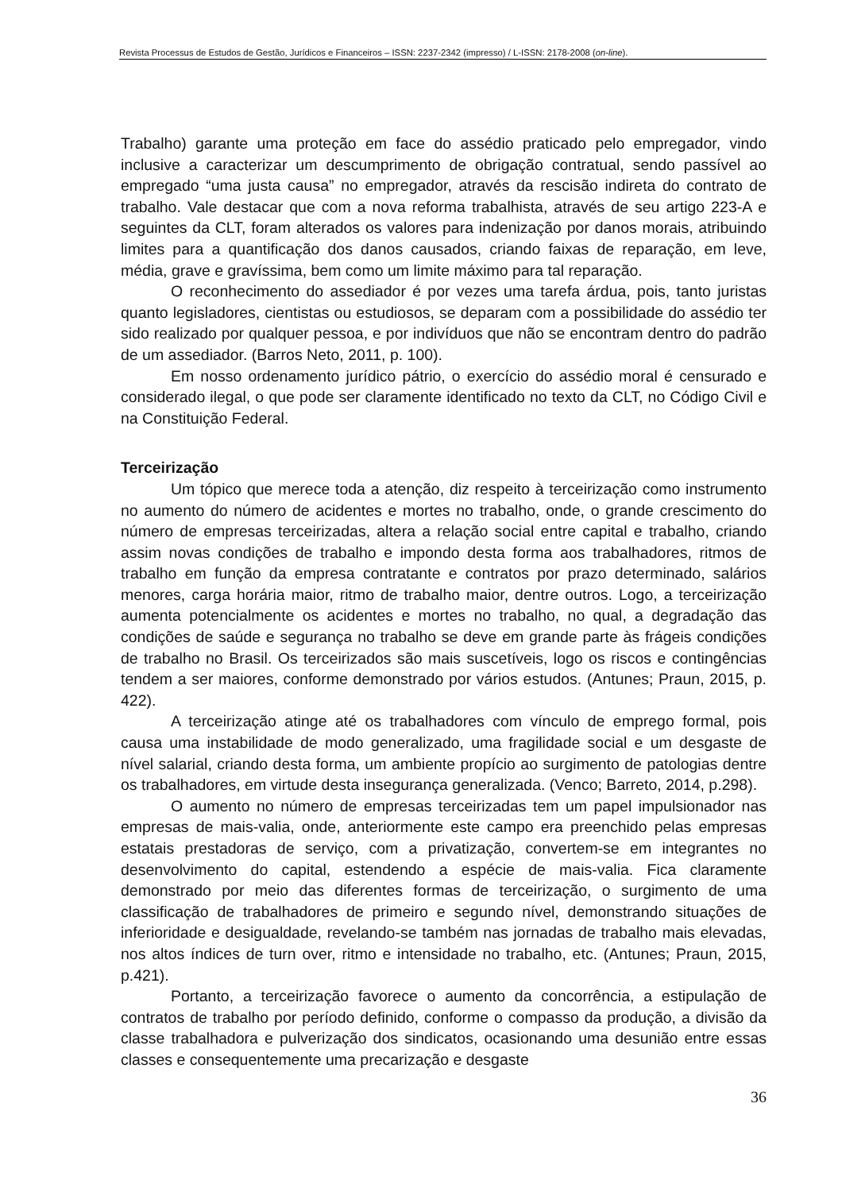Revista Processus de Estudos de Gestão, Jurídicos e Financeiros – ISSN: 2237-2342 (impresso) / L-ISSN: 2178-2008 (on-line).
Trabalho) garante uma proteção em face do assédio praticado pelo empregador, vindo inclusive a caracterizar um descumprimento de obrigação contratual, sendo passível ao empregado “uma justa causa” no empregador, através da rescisão indireta do contrato de trabalho. Vale destacar que com a nova reforma trabalhista, através de seu artigo 223-A e seguintes da CLT, foram alterados os valores para indenização por danos morais, atribuindo limites para a quantificação dos danos causados, criando faixas de reparação, em leve, média, grave e gravíssima, bem como um limite máximo para tal reparação.
O reconhecimento do assediador é por vezes uma tarefa árdua, pois, tanto juristas quanto legisladores, cientistas ou estudiosos, se deparam com a possibilidade do assédio ter sido realizado por qualquer pessoa, e por indivíduos que não se encontram dentro do padrão de um assediador. (Barros Neto, 2011, p. 100).
Em nosso ordenamento jurídico pátrio, o exercício do assédio moral é censurado e considerado ilegal, o que pode ser claramente identificado no texto da CLT, no Código Civil e na Constituição Federal.
Terceirização
Um tópico que merece toda a atenção, diz respeito à terceirização como instrumento no aumento do número de acidentes e mortes no trabalho, onde, o grande crescimento do número de empresas terceirizadas, altera a relação social entre capital e trabalho, criando assim novas condições de trabalho e impondo desta forma aos trabalhadores, ritmos de trabalho em função da empresa contratante e contratos por prazo determinado, salários menores, carga horária maior, ritmo de trabalho maior, dentre outros. Logo, a terceirização aumenta potencialmente os acidentes e mortes no trabalho, no qual, a degradação das condições de saúde e segurança no trabalho se deve em grande parte às frágeis condições de trabalho no Brasil. Os terceirizados são mais suscetíveis, logo os riscos e contingências tendem a ser maiores, conforme demonstrado por vários estudos. (Antunes; Praun, 2015, p. 422).
A terceirização atinge até os trabalhadores com vínculo de emprego formal, pois causa uma instabilidade de modo generalizado, uma fragilidade social e um desgaste de nível salarial, criando desta forma, um ambiente propício ao surgimento de patologias dentre os trabalhadores, em virtude desta insegurança generalizada. (Venco; Barreto, 2014, p.298).
O aumento no número de empresas terceirizadas tem um papel impulsionador nas empresas de mais-valia, onde, anteriormente este campo era preenchido pelas empresas estatais prestadoras de serviço, com a privatização, convertem-se em integrantes no desenvolvimento do capital, estendendo a espécie de mais-valia. Fica claramente demonstrado por meio das diferentes formas de terceirização, o surgimento de uma classificação de trabalhadores de primeiro e segundo nível, demonstrando situações de inferioridade e desigualdade, revelando-se também nas jornadas de trabalho mais elevadas, nos altos índices de turn over, ritmo e intensidade no trabalho, etc. (Antunes; Praun, 2015, p.421).
Portanto, a terceirização favorece o aumento da concorrência, a estipulação de contratos de trabalho por período definido, conforme o compasso da produção, a divisão da classe trabalhadora e pulverização dos sindicatos, ocasionando uma desunião entre essas classes e consequentemente uma precarização e desgaste
36